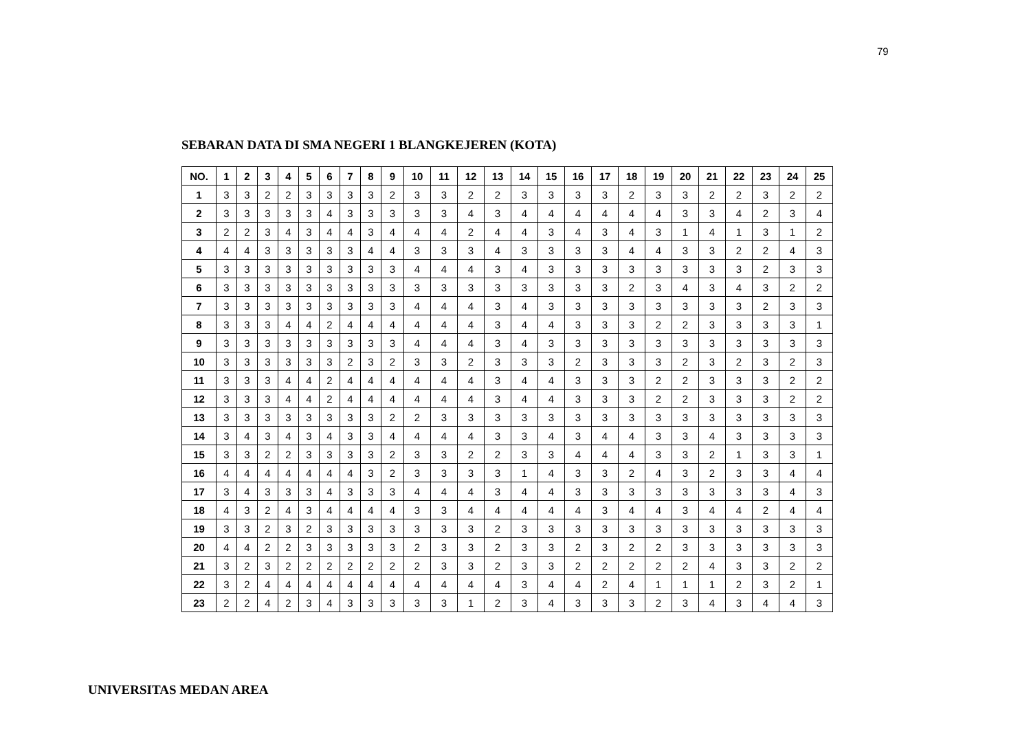79
SEBARAN DATA DI SMA NEGERI 1 BLANGKEJEREN (KOTA)
| NO. | 1 | 2 | 3 | 4 | 5 | 6 | 7 | 8 | 9 | 10 | 11 | 12 | 13 | 14 | 15 | 16 | 17 | 18 | 19 | 20 | 21 | 22 | 23 | 24 | 25 |
| --- | --- | --- | --- | --- | --- | --- | --- | --- | --- | --- | --- | --- | --- | --- | --- | --- | --- | --- | --- | --- | --- | --- | --- | --- | --- |
| 1 | 3 | 3 | 2 | 2 | 3 | 3 | 3 | 3 | 2 | 3 | 3 | 2 | 2 | 3 | 3 | 3 | 3 | 2 | 3 | 3 | 2 | 2 | 3 | 2 | 2 |
| 2 | 3 | 3 | 3 | 3 | 3 | 4 | 3 | 3 | 3 | 3 | 3 | 4 | 3 | 4 | 4 | 4 | 4 | 4 | 4 | 3 | 3 | 4 | 2 | 3 | 4 |
| 3 | 2 | 2 | 3 | 4 | 3 | 4 | 4 | 3 | 4 | 4 | 4 | 2 | 4 | 4 | 3 | 4 | 3 | 4 | 3 | 1 | 4 | 1 | 3 | 1 | 2 |
| 4 | 4 | 4 | 3 | 3 | 3 | 3 | 3 | 4 | 4 | 3 | 3 | 3 | 4 | 3 | 3 | 3 | 3 | 4 | 4 | 3 | 3 | 2 | 2 | 4 | 3 |
| 5 | 3 | 3 | 3 | 3 | 3 | 3 | 3 | 3 | 3 | 4 | 4 | 4 | 3 | 4 | 3 | 3 | 3 | 3 | 3 | 3 | 3 | 3 | 2 | 3 | 3 |
| 6 | 3 | 3 | 3 | 3 | 3 | 3 | 3 | 3 | 3 | 3 | 3 | 3 | 3 | 3 | 3 | 3 | 3 | 2 | 3 | 4 | 3 | 4 | 3 | 2 | 2 |
| 7 | 3 | 3 | 3 | 3 | 3 | 3 | 3 | 3 | 3 | 4 | 4 | 4 | 3 | 4 | 3 | 3 | 3 | 3 | 3 | 3 | 3 | 3 | 2 | 3 | 3 |
| 8 | 3 | 3 | 3 | 4 | 4 | 2 | 4 | 4 | 4 | 4 | 4 | 4 | 3 | 4 | 4 | 3 | 3 | 3 | 2 | 2 | 3 | 3 | 3 | 3 | 1 |
| 9 | 3 | 3 | 3 | 3 | 3 | 3 | 3 | 3 | 3 | 4 | 4 | 4 | 3 | 4 | 3 | 3 | 3 | 3 | 3 | 3 | 3 | 3 | 3 | 3 | 3 |
| 10 | 3 | 3 | 3 | 3 | 3 | 3 | 2 | 3 | 2 | 3 | 3 | 2 | 3 | 3 | 3 | 2 | 3 | 3 | 3 | 2 | 3 | 2 | 3 | 2 | 3 |
| 11 | 3 | 3 | 3 | 4 | 4 | 2 | 4 | 4 | 4 | 4 | 4 | 4 | 3 | 4 | 4 | 3 | 3 | 3 | 2 | 2 | 3 | 3 | 3 | 2 | 2 |
| 12 | 3 | 3 | 3 | 4 | 4 | 2 | 4 | 4 | 4 | 4 | 4 | 4 | 3 | 4 | 4 | 3 | 3 | 3 | 2 | 2 | 3 | 3 | 3 | 2 | 2 |
| 13 | 3 | 3 | 3 | 3 | 3 | 3 | 3 | 3 | 2 | 2 | 3 | 3 | 3 | 3 | 3 | 3 | 3 | 3 | 3 | 3 | 3 | 3 | 3 | 3 | 3 |
| 14 | 3 | 4 | 3 | 4 | 3 | 4 | 3 | 3 | 4 | 4 | 4 | 4 | 3 | 3 | 4 | 3 | 4 | 4 | 3 | 3 | 4 | 3 | 3 | 3 | 3 |
| 15 | 3 | 3 | 2 | 2 | 3 | 3 | 3 | 3 | 2 | 3 | 3 | 2 | 2 | 3 | 3 | 4 | 4 | 4 | 3 | 3 | 2 | 1 | 3 | 3 | 1 |
| 16 | 4 | 4 | 4 | 4 | 4 | 4 | 4 | 3 | 2 | 3 | 3 | 3 | 3 | 1 | 4 | 3 | 3 | 2 | 4 | 3 | 2 | 3 | 3 | 4 | 4 |
| 17 | 3 | 4 | 3 | 3 | 3 | 4 | 3 | 3 | 3 | 4 | 4 | 4 | 3 | 4 | 4 | 3 | 3 | 3 | 3 | 3 | 3 | 3 | 3 | 4 | 3 |
| 18 | 4 | 3 | 2 | 4 | 3 | 4 | 4 | 4 | 4 | 3 | 3 | 4 | 4 | 4 | 4 | 4 | 3 | 4 | 4 | 3 | 4 | 4 | 2 | 4 | 4 |
| 19 | 3 | 3 | 2 | 3 | 2 | 3 | 3 | 3 | 3 | 3 | 3 | 3 | 2 | 3 | 3 | 3 | 3 | 3 | 3 | 3 | 3 | 3 | 3 | 3 | 3 |
| 20 | 4 | 4 | 2 | 2 | 3 | 3 | 3 | 3 | 3 | 2 | 3 | 3 | 2 | 3 | 3 | 2 | 3 | 2 | 2 | 3 | 3 | 3 | 3 | 3 | 3 |
| 21 | 3 | 2 | 3 | 2 | 2 | 2 | 2 | 2 | 2 | 2 | 3 | 3 | 2 | 3 | 3 | 2 | 2 | 2 | 2 | 2 | 4 | 3 | 3 | 2 | 2 |
| 22 | 3 | 2 | 4 | 4 | 4 | 4 | 4 | 4 | 4 | 4 | 4 | 4 | 4 | 3 | 4 | 4 | 2 | 4 | 1 | 1 | 1 | 2 | 3 | 2 | 1 |
| 23 | 2 | 2 | 4 | 2 | 3 | 4 | 3 | 3 | 3 | 3 | 3 | 1 | 2 | 3 | 4 | 3 | 3 | 3 | 2 | 3 | 4 | 3 | 4 | 4 | 3 |
UNIVERSITAS MEDAN AREA